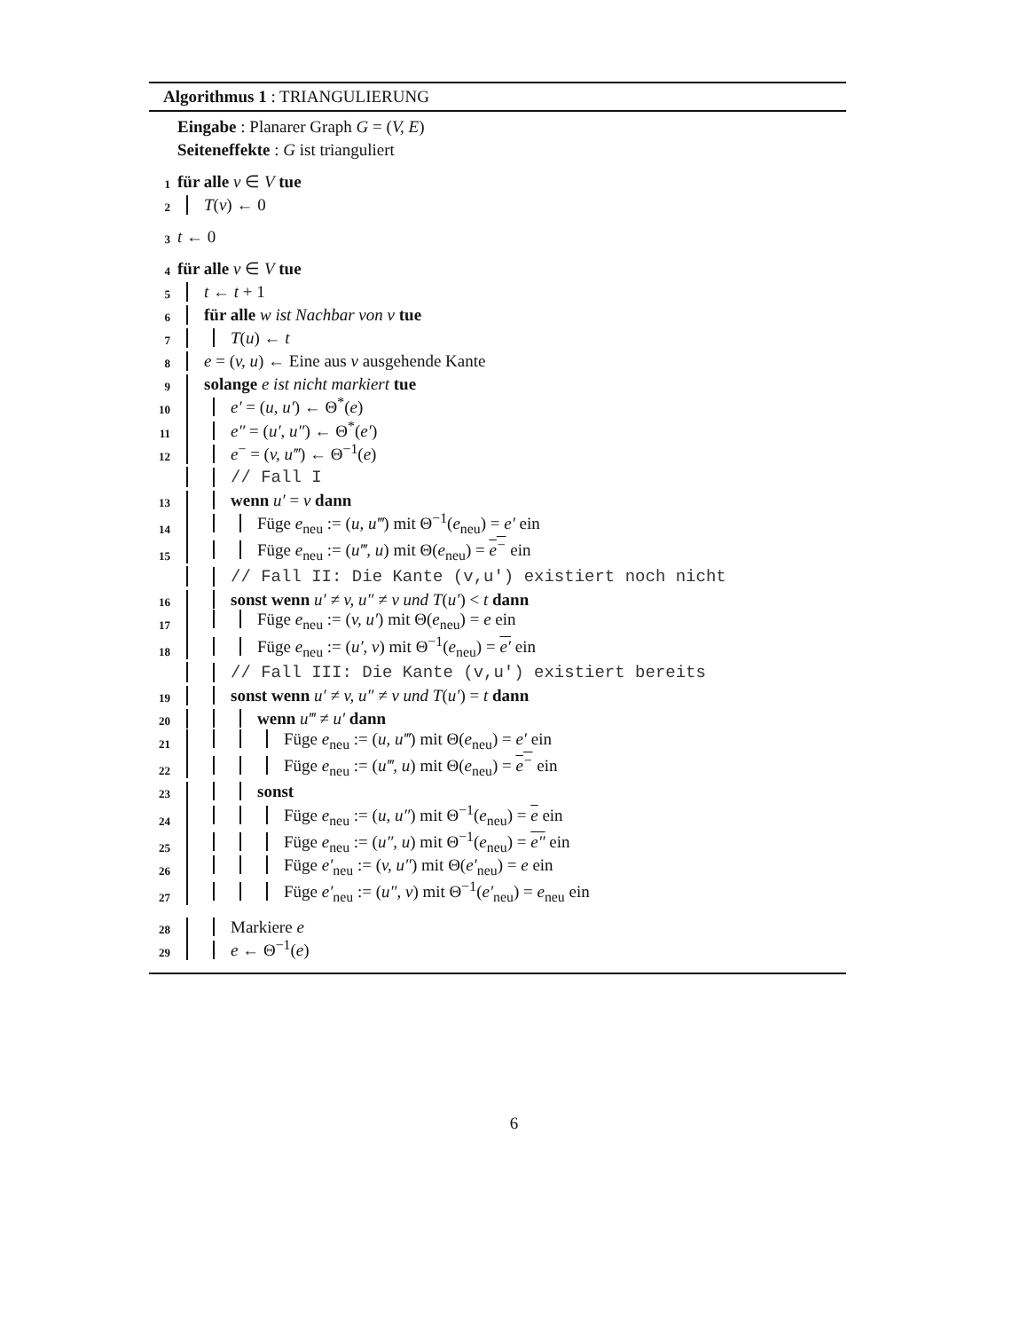Algorithmus 1 : TRIANGULIERUNG
Eingabe : Planarer Graph G = (V, E)
Seiteneffekte : G ist trianguliert
1 für alle v ∈ V tue
2 T(v) ← 0
3 t ← 0
4 für alle v ∈ V tue
5 t ← t + 1
6 für alle w ist Nachbar von v tue
7 T(u) ← t
8 e = (v, u) ← Eine aus v ausgehende Kante
9 solange e ist nicht markiert tue
10 e′ = (u, u′) ← Θ<sup>*</sup>(e)
11 e″ = (u′, u″) ← Θ<sup>*</sup>(e′)
12 e<sup>−</sup> = (v, u‴) ← Θ<sup>−1</sup>(e)
// Fall I
13 wenn u′ = v dann
14 Füge e<sub>neu</sub> := (u, u‴) mit Θ<sup>−1</sup>(e<sub>neu</sub>) = e′ ein
15 Füge e<sub>neu</sub> := (u‴, u) mit Θ(e<sub>neu</sub>) = e<sup>−</sup> ein
// Fall II: Die Kante (v,u′) existiert noch nicht
16 sonst wenn u′ ≠ v, u″ ≠ v und T(u′) < t dann
17 Füge e<sub>neu</sub> := (v, u′) mit Θ(e<sub>neu</sub>) = e ein
18 Füge e<sub>neu</sub> := (u′, v) mit Θ<sup>−1</sup>(e<sub>neu</sub>) = e′ ein
// Fall III: Die Kante (v,u′) existiert bereits
19 sonst wenn u′ ≠ v, u″ ≠ v und T(u′) = t dann
20 wenn u‴ ≠ u′ dann
21 Füge e<sub>neu</sub> := (u, u‴) mit Θ(e<sub>neu</sub>) = e′ ein
22 Füge e<sub>neu</sub> := (u‴, u) mit Θ(e<sub>neu</sub>) = e<sup>−</sup> ein
23 sonst
24 Füge e<sub>neu</sub> := (u, u″) mit Θ<sup>−1</sup>(e<sub>neu</sub>) = e ein
25 Füge e<sub>neu</sub> := (u″, u) mit Θ<sup>−1</sup>(e<sub>neu</sub>) = e″ ein
26 Füge e′<sub>neu</sub> := (v, u″) mit Θ(e′<sub>neu</sub>) = e ein
27 Füge e′<sub>neu</sub> := (u″, v) mit Θ<sup>−1</sup>(e′<sub>neu</sub>) = e<sub>neu</sub> ein
28 Markiere e
29 e ← Θ<sup>−1</sup>(e)
6